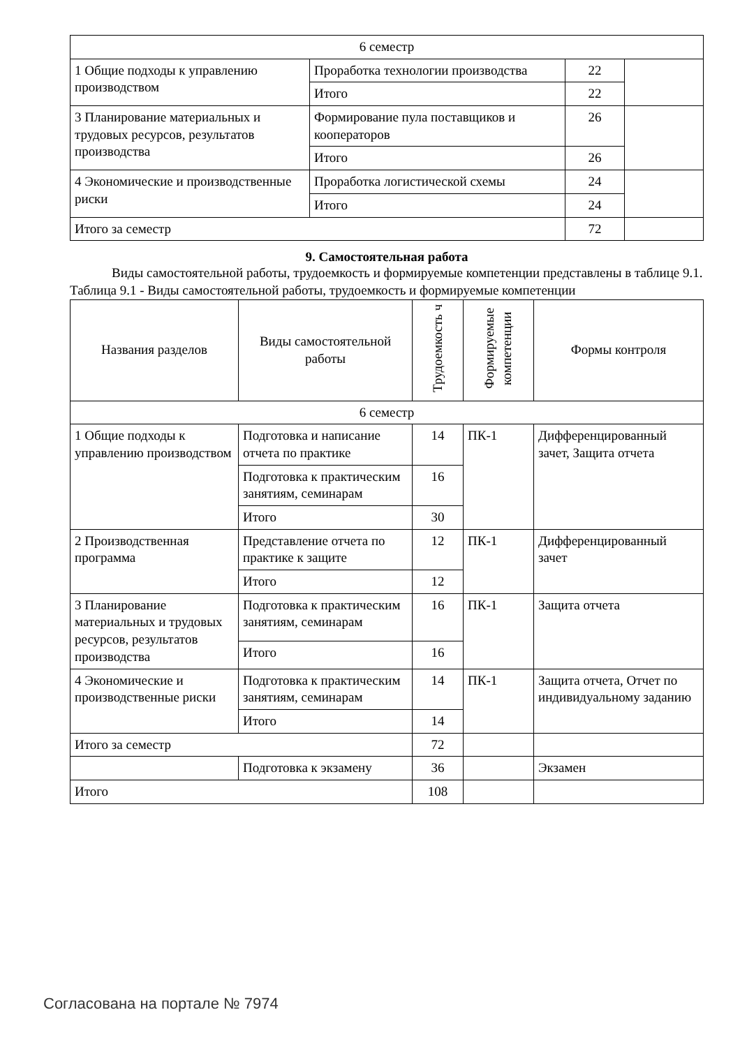| 6 семестр | | | |
| 1 Общие подходы к управлению производством | Проработка технологии производства | 22 | |
| | Итого | 22 | |
| 3 Планирование материальных и трудовых ресурсов, результатов производства | Формирование пула поставщиков и кооператоров | 26 | |
| | Итого | 26 | |
| 4 Экономические и производственные риски | Проработка логистической схемы | 24 | |
| | Итого | 24 | |
| Итого за семестр | | 72 | |
9. Самостоятельная работа
Виды самостоятельной работы, трудоемкость и формируемые компетенции представлены в таблице 9.1.
Таблица 9.1 - Виды самостоятельной работы, трудоемкость и формируемые компетенции
| Названия разделов | Виды самостоятельной работы | Трудоемкость ч | Формируемые компетенции | Формы контроля |
| --- | --- | --- | --- | --- |
| 6 семестр | | | | |
| 1 Общие подходы к управлению производством | Подготовка и написание отчета по практике | 14 | ПК-1 | Дифференцированный зачет, Защита отчета |
| | Подготовка к практическим занятиям, семинарам | 16 | | |
| | Итого | 30 | | |
| 2 Производственная программа | Представление отчета по практике к защите | 12 | ПК-1 | Дифференцированный зачет |
| | Итого | 12 | | |
| 3 Планирование материальных и трудовых ресурсов, результатов производства | Подготовка к практическим занятиям, семинарам | 16 | ПК-1 | Защита отчета |
| | Итого | 16 | | |
| 4 Экономические и производственные риски | Подготовка к практическим занятиям, семинарам | 14 | ПК-1 | Защита отчета, Отчет по индивидуальному заданию |
| | Итого | 14 | | |
| Итого за семестр | | 72 | | |
| | Подготовка к экзамену | 36 | | Экзамен |
| Итого | | 108 | | |
Согласована на портале № 7974